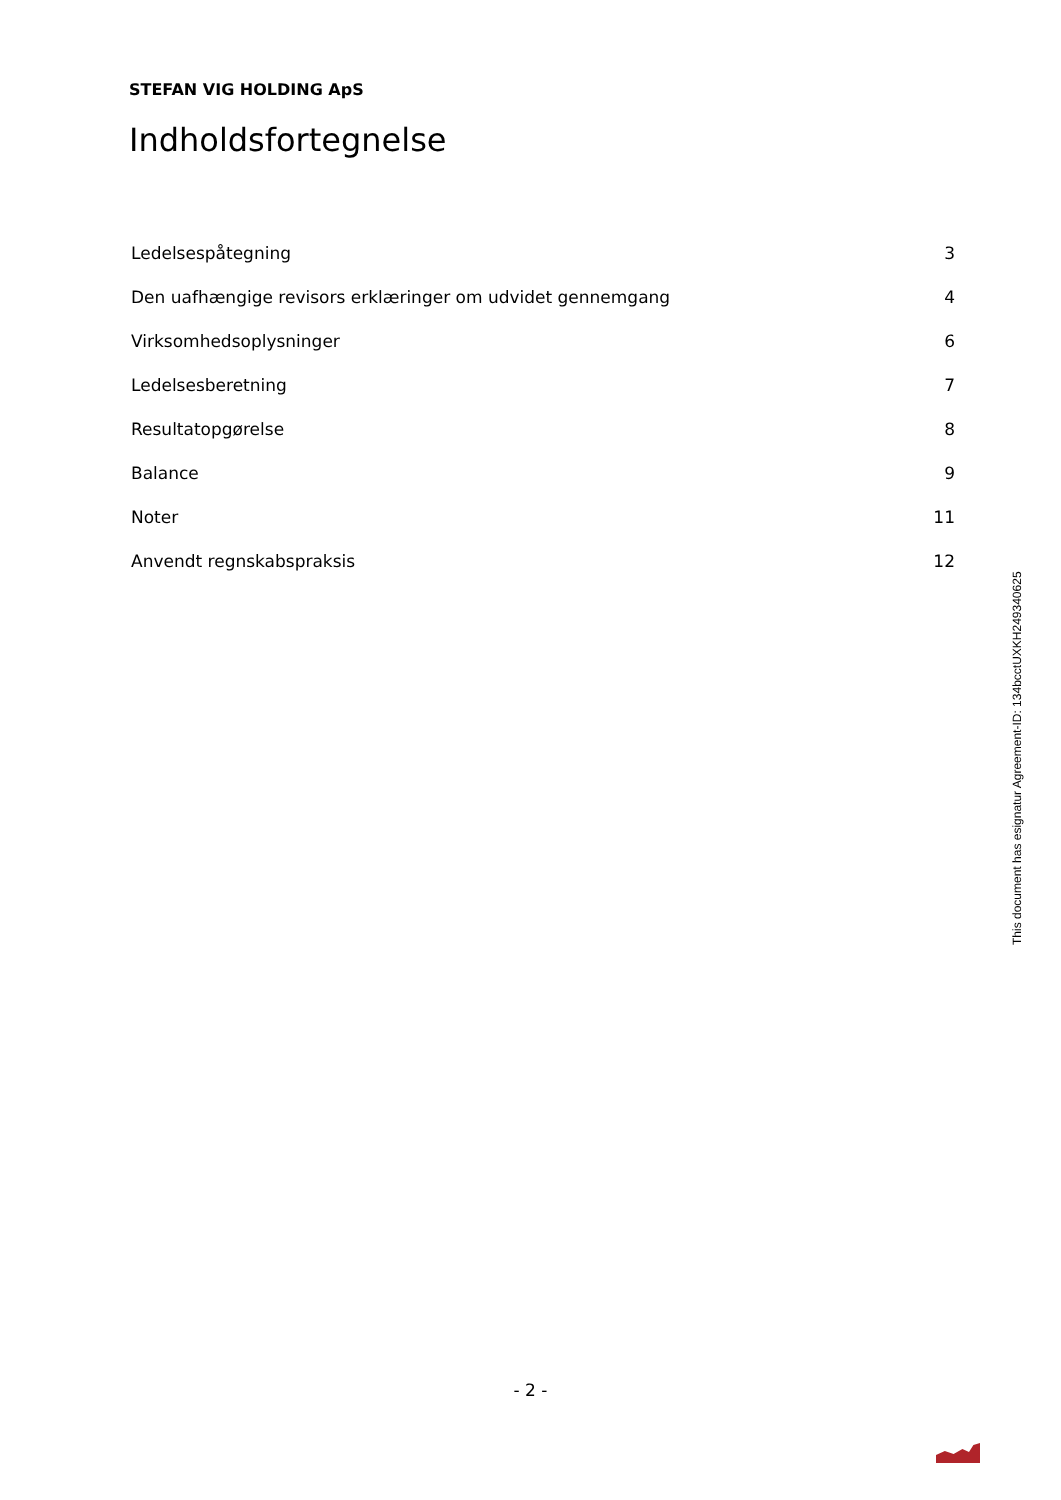STEFAN VIG HOLDING ApS
Indholdsfortegnelse
| Ledelsespåtegning | 3 |
| Den uafhængige revisors erklæringer om udvidet gennemgang | 4 |
| Virksomhedsoplysninger | 6 |
| Ledelsesberetning | 7 |
| Resultatopgørelse | 8 |
| Balance | 9 |
| Noter | 11 |
| Anvendt regnskabspraksis | 12 |
This document has esignatur Agreement-ID: 134bcctUXKH249340625
- 2 -